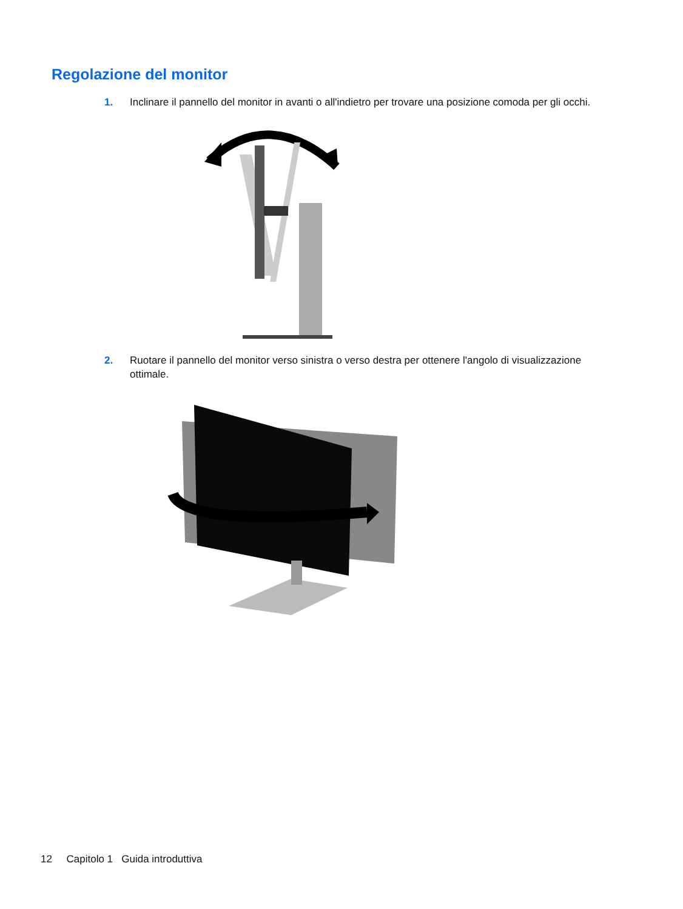Regolazione del monitor
1. Inclinare il pannello del monitor in avanti o all'indietro per trovare una posizione comoda per gli occhi.
2. Ruotare il pannello del monitor verso sinistra o verso destra per ottenere l'angolo di visualizzazione ottimale.
12 Capitolo 1 Guida introduttiva